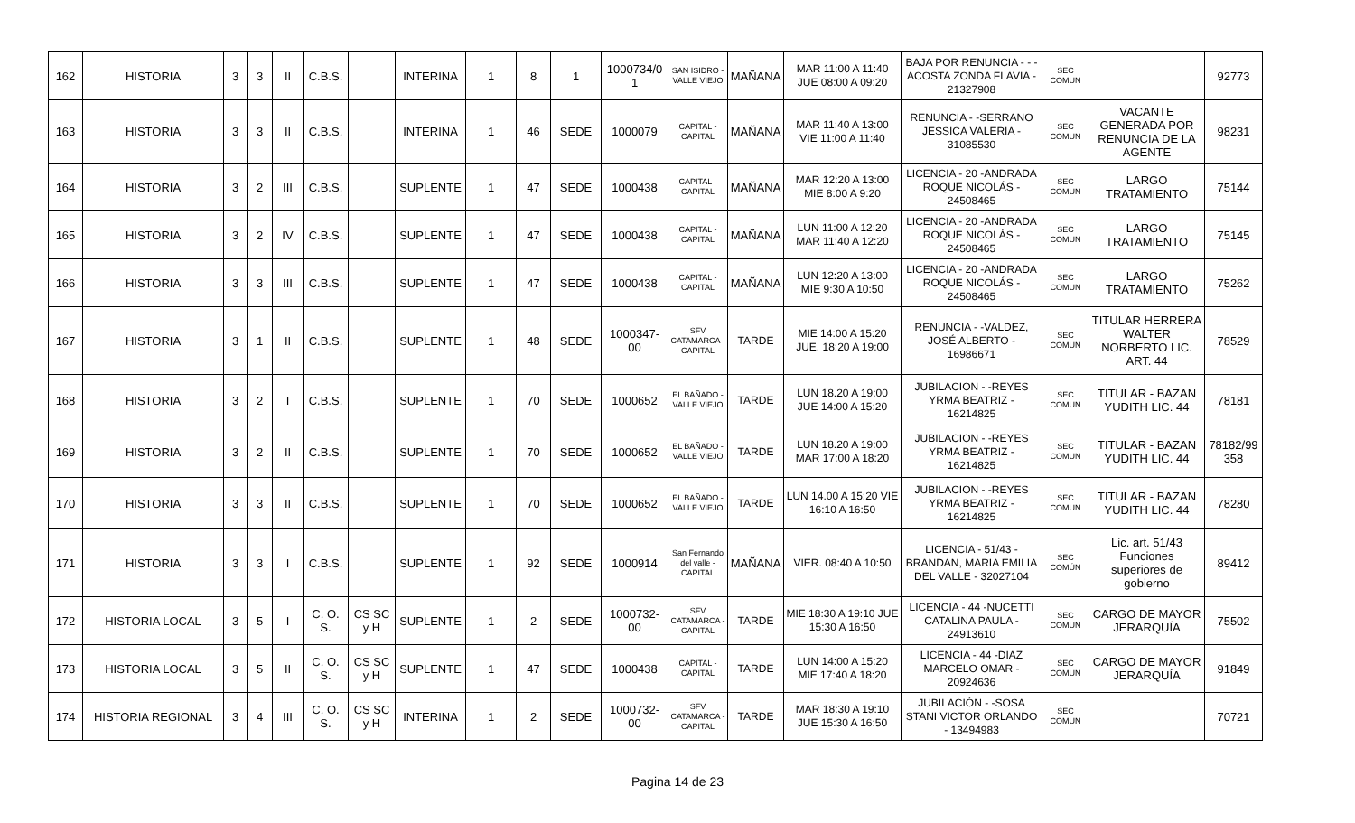| 162 | HISTORIA | 3 | 3 | II | C.B.S. | | INTERINA | 1 | 8 | 1 | 1000734/0 1 | SAN ISIDRO - VALLE VIEJO | MAÑANA | MAR 11:00 A 11:40 JUE 08:00 A 09:20 | BAJA POR RENUNCIA - - - ACOSTA ZONDA FLAVIA - 21327908 | SEC COMUN | | 92773 |
| 163 | HISTORIA | 3 | 3 | II | C.B.S. | | INTERINA | 1 | 46 | SEDE | 1000079 | CAPITAL - CAPITAL | MAÑANA | MAR 11:40 A 13:00 VIE 11:00 A 11:40 | RENUNCIA - -SERRANO JESSICA VALERIA - 31085530 | SEC COMUN | VACANTE GENERADA POR RENUNCIA DE LA AGENTE | 98231 |
| 164 | HISTORIA | 3 | 2 | III | C.B.S. | | SUPLENTE | 1 | 47 | SEDE | 1000438 | CAPITAL - CAPITAL | MAÑANA | MAR 12:20 A 13:00 MIE 8:00 A 9:20 | LICENCIA - 20 -ANDRADA ROQUE NICOLÁS - 24508465 | SEC COMUN | LARGO TRATAMIENTO | 75144 |
| 165 | HISTORIA | 3 | 2 | IV | C.B.S. | | SUPLENTE | 1 | 47 | SEDE | 1000438 | CAPITAL - CAPITAL | MAÑANA | LUN 11:00 A 12:20 MAR 11:40 A 12:20 | LICENCIA - 20 -ANDRADA ROQUE NICOLÁS - 24508465 | SEC COMUN | LARGO TRATAMIENTO | 75145 |
| 166 | HISTORIA | 3 | 3 | III | C.B.S. | | SUPLENTE | 1 | 47 | SEDE | 1000438 | CAPITAL - CAPITAL | MAÑANA | LUN 12:20 A 13:00 MIE 9:30 A 10:50 | LICENCIA - 20 -ANDRADA ROQUE NICOLÁS - 24508465 | SEC COMUN | LARGO TRATAMIENTO | 75262 |
| 167 | HISTORIA | 3 | 1 | II | C.B.S. | | SUPLENTE | 1 | 48 | SEDE | 1000347-00 | SFV CATAMARCA - CAPITAL | TARDE | MIE 14:00 A 15:20 JUE. 18:20 A 19:00 | RENUNCIA - -VALDEZ, JOSÉ ALBERTO - 16986671 | SEC COMUN | TITULAR HERRERA WALTER NORBERTO LIC. ART. 44 | 78529 |
| 168 | HISTORIA | 3 | 2 | I | C.B.S. | | SUPLENTE | 1 | 70 | SEDE | 1000652 | EL BAÑADO - VALLE VIEJO | TARDE | LUN 18.20 A 19:00 JUE 14:00 A 15:20 | JUBILACION - -REYES YRMA BEATRIZ - 16214825 | SEC COMUN | TITULAR - BAZAN YUDITH LIC. 44 | 78181 |
| 169 | HISTORIA | 3 | 2 | II | C.B.S. | | SUPLENTE | 1 | 70 | SEDE | 1000652 | EL BAÑADO - VALLE VIEJO | TARDE | LUN 18.20 A 19:00 MAR 17:00 A 18:20 | JUBILACION - -REYES YRMA BEATRIZ - 16214825 | SEC COMUN | TITULAR - BAZAN YUDITH LIC. 44 | 78182/99 358 |
| 170 | HISTORIA | 3 | 3 | II | C.B.S. | | SUPLENTE | 1 | 70 | SEDE | 1000652 | EL BAÑADO - VALLE VIEJO | TARDE | LUN 14.00 A 15:20 VIE 16:10 A 16:50 | JUBILACION - -REYES YRMA BEATRIZ - 16214825 | SEC COMUN | TITULAR - BAZAN YUDITH LIC. 44 | 78280 |
| 171 | HISTORIA | 3 | 3 | I | C.B.S. | | SUPLENTE | 1 | 92 | SEDE | 1000914 | San Fernando del valle - CAPITAL | MAÑANA | VIER. 08:40 A 10:50 | LICENCIA - 51/43 - BRANDAN, MARIA EMILIA DEL VALLE - 32027104 | SEC COMÚN | Lic. art. 51/43 Funciones superiores de gobierno | 89412 |
| 172 | HISTORIA LOCAL | 3 | 5 | I | C. O. S. | CS SC y H | SUPLENTE | 1 | 2 | SEDE | 1000732-00 | SFV CATAMARCA - CAPITAL | TARDE | MIE 18:30 A 19:10 JUE 15:30 A 16:50 | LICENCIA - 44 -NUCETTI CATALINA PAULA - 24913610 | SEC COMUN | CARGO DE MAYOR JERARQUÍA | 75502 |
| 173 | HISTORIA LOCAL | 3 | 5 | II | C. O. S. | CS SC y H | SUPLENTE | 1 | 47 | SEDE | 1000438 | CAPITAL - CAPITAL | TARDE | LUN 14:00 A 15:20 MIE 17:40 A 18:20 | LICENCIA - 44 -DIAZ MARCELO OMAR - 20924636 | SEC COMUN | CARGO DE MAYOR JERARQUÍA | 91849 |
| 174 | HISTORIA REGIONAL | 3 | 4 | III | C. O. S. | CS SC y H | INTERINA | 1 | 2 | SEDE | 1000732-00 | SFV CATAMARCA - CAPITAL | TARDE | MAR 18:30 A 19:10 JUE 15:30 A 16:50 | JUBILACIÓN - -SOSA STANI VICTOR ORLANDO - 13494983 | SEC COMUN | | 70721 |
Pagina 14 de 23